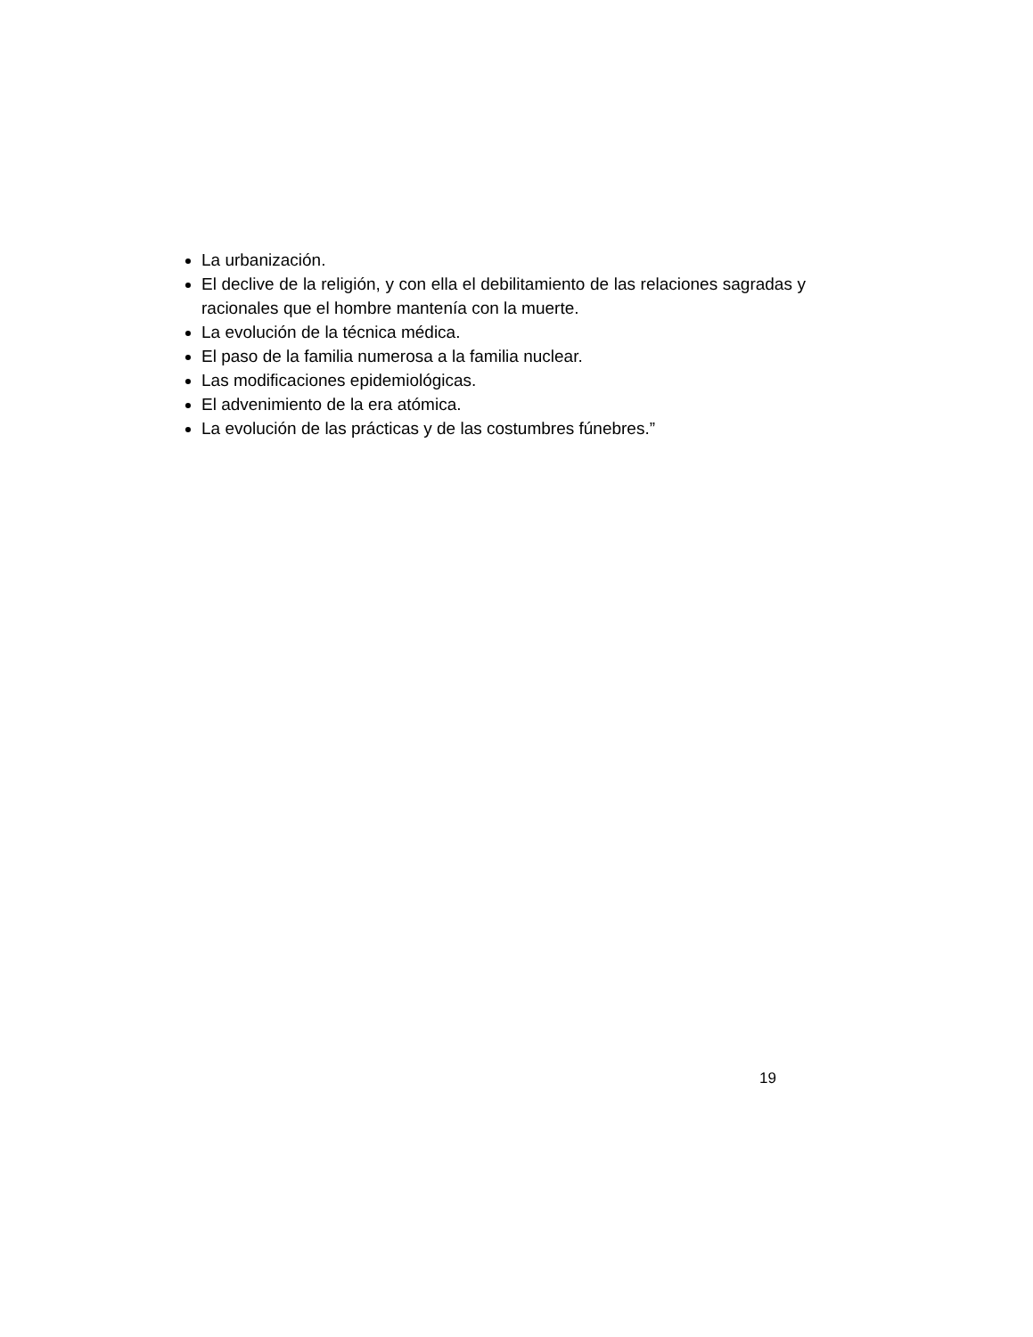La urbanización.
El declive de la religión, y con ella el debilitamiento de las relaciones sagradas y racionales que el hombre mantenía con la muerte.
La evolución de la técnica médica.
El paso de la familia numerosa a la familia nuclear.
Las modificaciones epidemiológicas.
El advenimiento de la era atómica.
La evolución de las prácticas y de las costumbres fúnebres.”
19